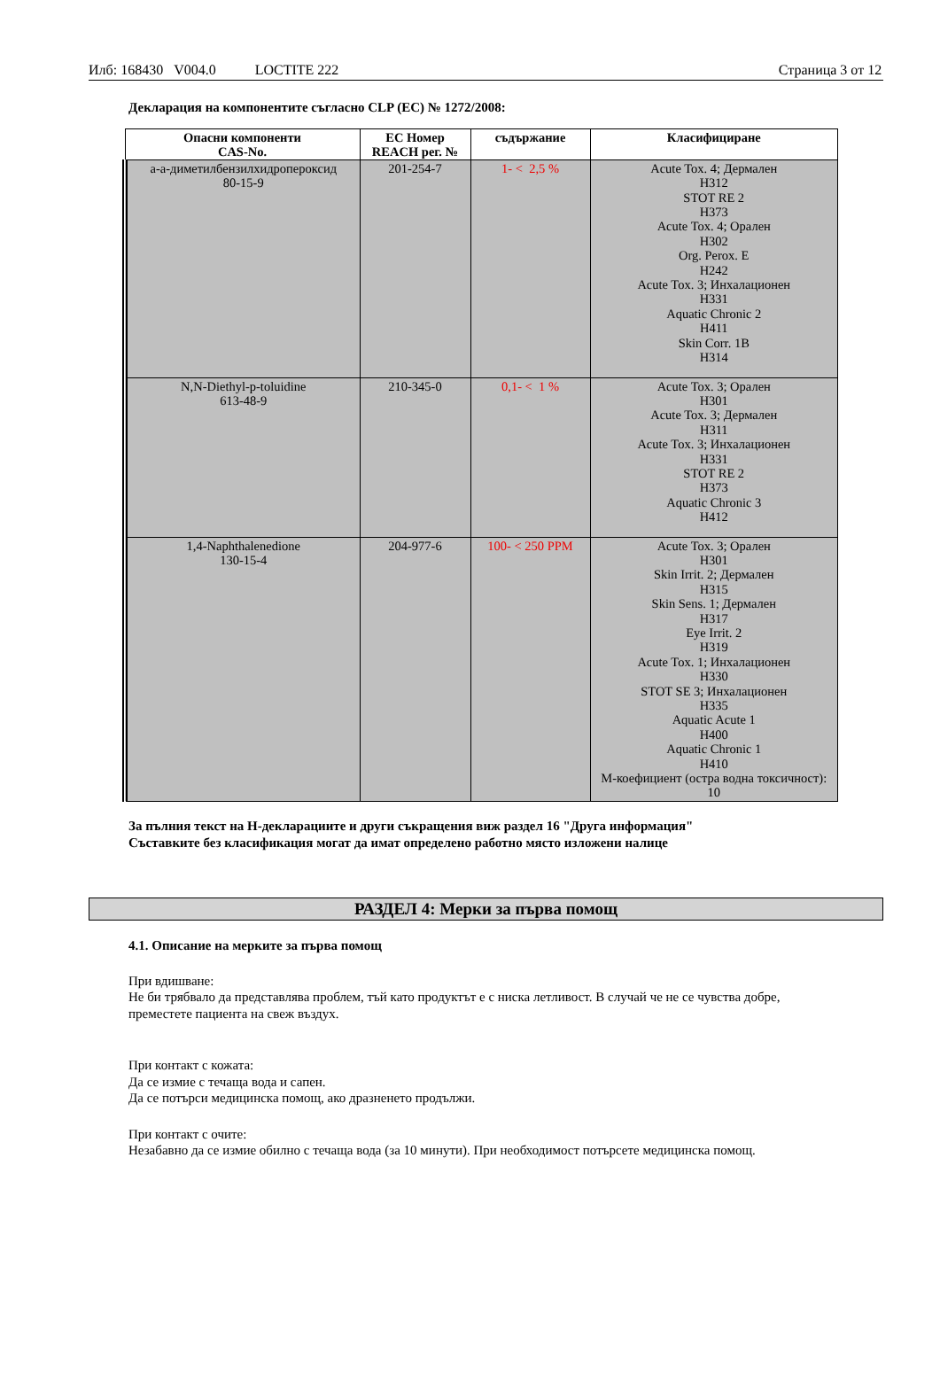Илб: 168430 V004.0 LOCTITE 222
Страница 3 от 12
Декларация на компонентите съгласно CLP (ЕС) № 1272/2008:
| Опасни компоненти CAS-No. | EC Номер REACH рег. № | съдържание | Класифициране |
| --- | --- | --- | --- |
| a-a-диметилбензилхидропероксид 80-15-9 | 201-254-7 | 1- < 2,5 % | Acute Tox. 4; Дермален H312 STOT RE 2 H373 Acute Tox. 4; Орален H302 Org. Perox. E H242 Acute Tox. 3; Инхалационен H331 Aquatic Chronic 2 H411 Skin Corr. 1B H314 |
| N,N-Diethyl-p-toluidine 613-48-9 | 210-345-0 | 0,1- < 1 % | Acute Tox. 3; Орален H301 Acute Tox. 3; Дермален H311 Acute Tox. 3; Инхалационен H331 STOT RE 2 H373 Aquatic Chronic 3 H412 |
| 1,4-Naphthalenedione 130-15-4 | 204-977-6 | 100- < 250 PPM | Acute Tox. 3; Орален H301 Skin Irrit. 2; Дермален H315 Skin Sens. 1; Дермален H317 Eye Irrit. 2 H319 Acute Tox. 1; Инхалационен H330 STOT SE 3; Инхалационен H335 Aquatic Acute 1 H400 Aquatic Chronic 1 H410 M-коефициент (остра водна токсичност): 10 |
За пълния текст на H-декларациите и други съкращения виж раздел 16 "Друга информация"
Съставките без класификация могат да имат определено работно място изложени налице
РАЗДЕЛ 4: Мерки за първа помощ
4.1. Описание на мерките за първа помощ
При вдишване:
Не би трябвало да представлява проблем, тъй като продуктът е с ниска летливост. В случай че не се чувства добре, преместете пациента на свеж въздух.
При контакт с кожата:
Да се измие с течаща вода и сапен.
Да се потърси медицинска помощ, ако дразненето продължи.
При контакт с очите:
Незабавно да се измие обилно с течаща вода (за 10 минути). При необходимост потърсете медицинска помощ.